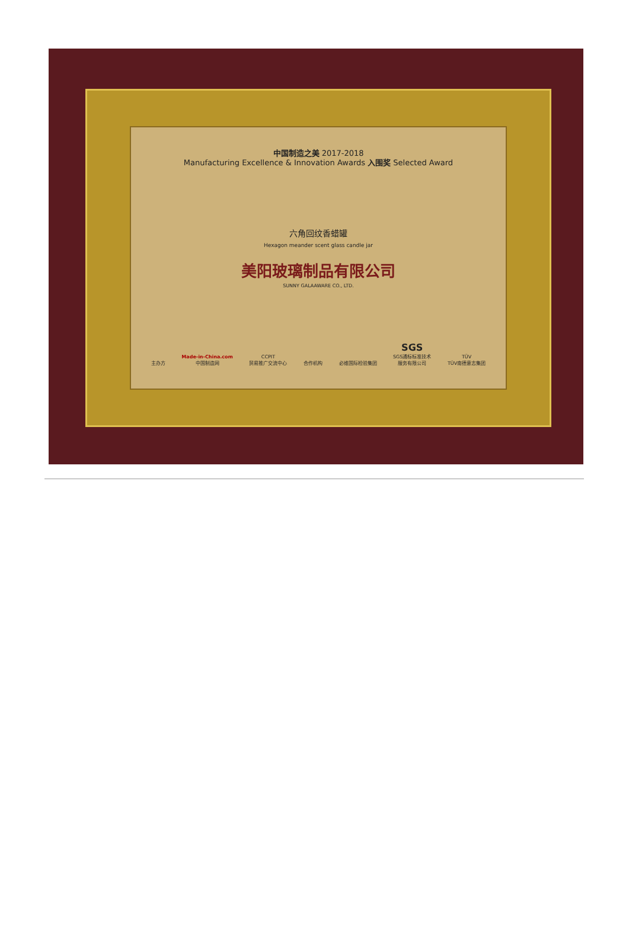中国制造之美 2017-2018
Manufacturing Excellence & Innovation Awards 入围奖 Selected Award
六角回纹香蜡罐
Hexagon meander scent glass candle jar
美阳玻璃制品有限公司
SUNNY GALAAWARE CO., LTD.
主办方 Made-in-China.com
中国制造网 CCPIT
贸易推广交流中心 合作机构 必维国际检验集团 SGS
SGS通标标准技术
服务有限公司 TÜV
TÜV南德意志集团